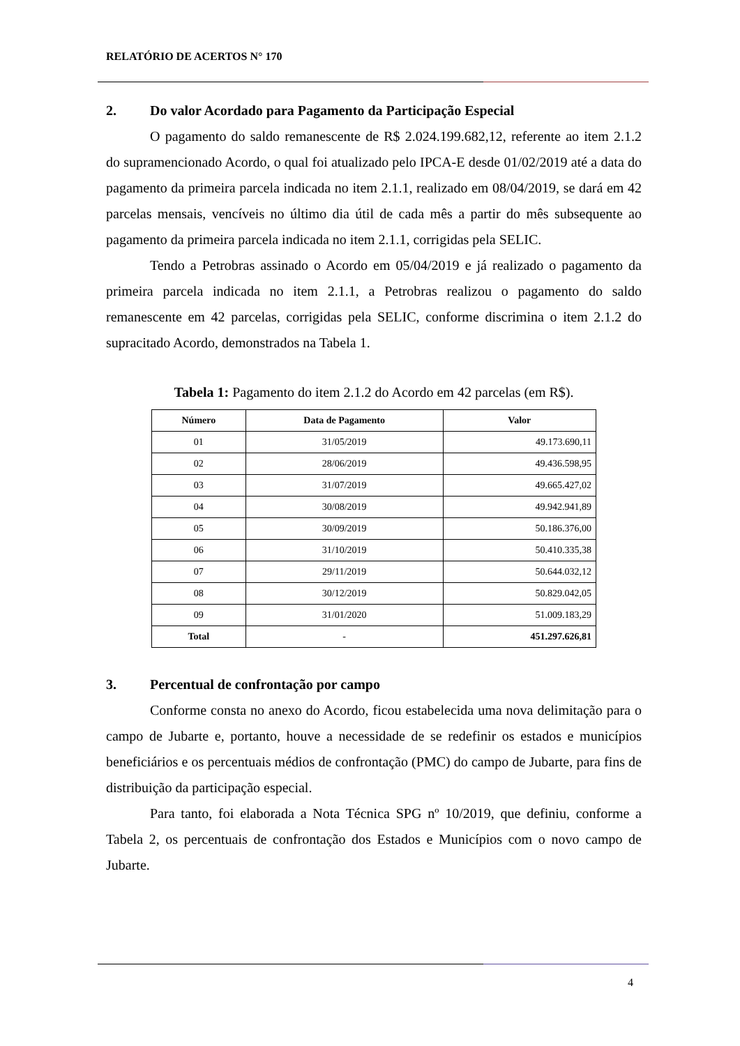RELATÓRIO DE ACERTOS N° 170
2. Do valor Acordado para Pagamento da Participação Especial
O pagamento do saldo remanescente de R$ 2.024.199.682,12, referente ao item 2.1.2 do supramencionado Acordo, o qual foi atualizado pelo IPCA-E desde 01/02/2019 até a data do pagamento da primeira parcela indicada no item 2.1.1, realizado em 08/04/2019, se dará em 42 parcelas mensais, vencíveis no último dia útil de cada mês a partir do mês subsequente ao pagamento da primeira parcela indicada no item 2.1.1, corrigidas pela SELIC.
Tendo a Petrobras assinado o Acordo em 05/04/2019 e já realizado o pagamento da primeira parcela indicada no item 2.1.1, a Petrobras realizou o pagamento do saldo remanescente em 42 parcelas, corrigidas pela SELIC, conforme discrimina o item 2.1.2 do supracitado Acordo, demonstrados na Tabela 1.
Tabela 1: Pagamento do item 2.1.2 do Acordo em 42 parcelas (em R$).
| Número | Data de Pagamento | Valor |
| --- | --- | --- |
| 01 | 31/05/2019 | 49.173.690,11 |
| 02 | 28/06/2019 | 49.436.598,95 |
| 03 | 31/07/2019 | 49.665.427,02 |
| 04 | 30/08/2019 | 49.942.941,89 |
| 05 | 30/09/2019 | 50.186.376,00 |
| 06 | 31/10/2019 | 50.410.335,38 |
| 07 | 29/11/2019 | 50.644.032,12 |
| 08 | 30/12/2019 | 50.829.042,05 |
| 09 | 31/01/2020 | 51.009.183,29 |
| Total | - | 451.297.626,81 |
3. Percentual de confrontação por campo
Conforme consta no anexo do Acordo, ficou estabelecida uma nova delimitação para o campo de Jubarte e, portanto, houve a necessidade de se redefinir os estados e municípios beneficiários e os percentuais médios de confrontação (PMC) do campo de Jubarte, para fins de distribuição da participação especial.
Para tanto, foi elaborada a Nota Técnica SPG nº 10/2019, que definiu, conforme a Tabela 2, os percentuais de confrontação dos Estados e Municípios com o novo campo de Jubarte.
4